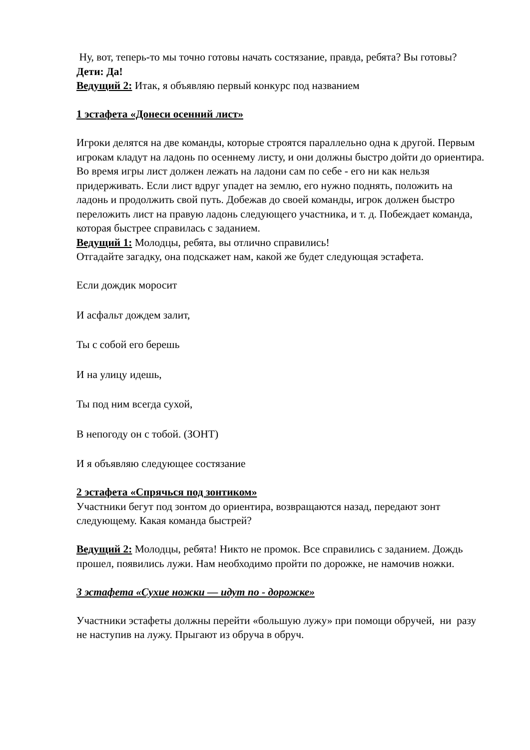Ну, вот, теперь-то мы точно готовы начать состязание, правда, ребята? Вы готовы?
Дети: Да!
Ведущий 2: Итак, я объявляю первый конкурс под названием
1 эстафета «Донеси осенний лист»
Игроки делятся на две команды, которые строятся параллельно одна к другой. Первым игрокам кладут на ладонь по осеннему листу, и они должны быстро дойти до ориентира. Во время игры лист должен лежать на ладони сам по себе - его ни как нельзя придерживать. Если лист вдруг упадет на землю, его нужно поднять, положить на ладонь и продолжить свой путь. Добежав до своей команды, игрок должен быстро переложить лист на правую ладонь следующего участника, и т. д. Побеждает команда, которая быстрее справилась с заданием.
Ведущий 1: Молодцы, ребята, вы отлично справились!
Отгадайте загадку, она подскажет нам, какой же будет следующая эстафета.
Если дождик моросит
И асфальт дождем залит,
Ты с собой его берешь
И на улицу идешь,
Ты под ним всегда сухой,
В непогоду он с тобой. (ЗОНТ)
И я объявляю следующее состязание
2 эстафета «Спрячься под зонтиком»
Участники бегут под зонтом до ориентира, возвращаются назад, передают зонт следующему. Какая команда быстрей?
Ведущий 2: Молодцы, ребята! Никто не промок. Все справились с заданием. Дождь прошел, появились лужи. Нам необходимо пройти по дорожке, не намочив ножки.
3 эстафета «Сухие ножки — идут по - дорожке»
Участники эстафеты должны перейти «большую лужу» при помощи обручей, ни разу не наступив на лужу. Прыгают из обруча в обруч.